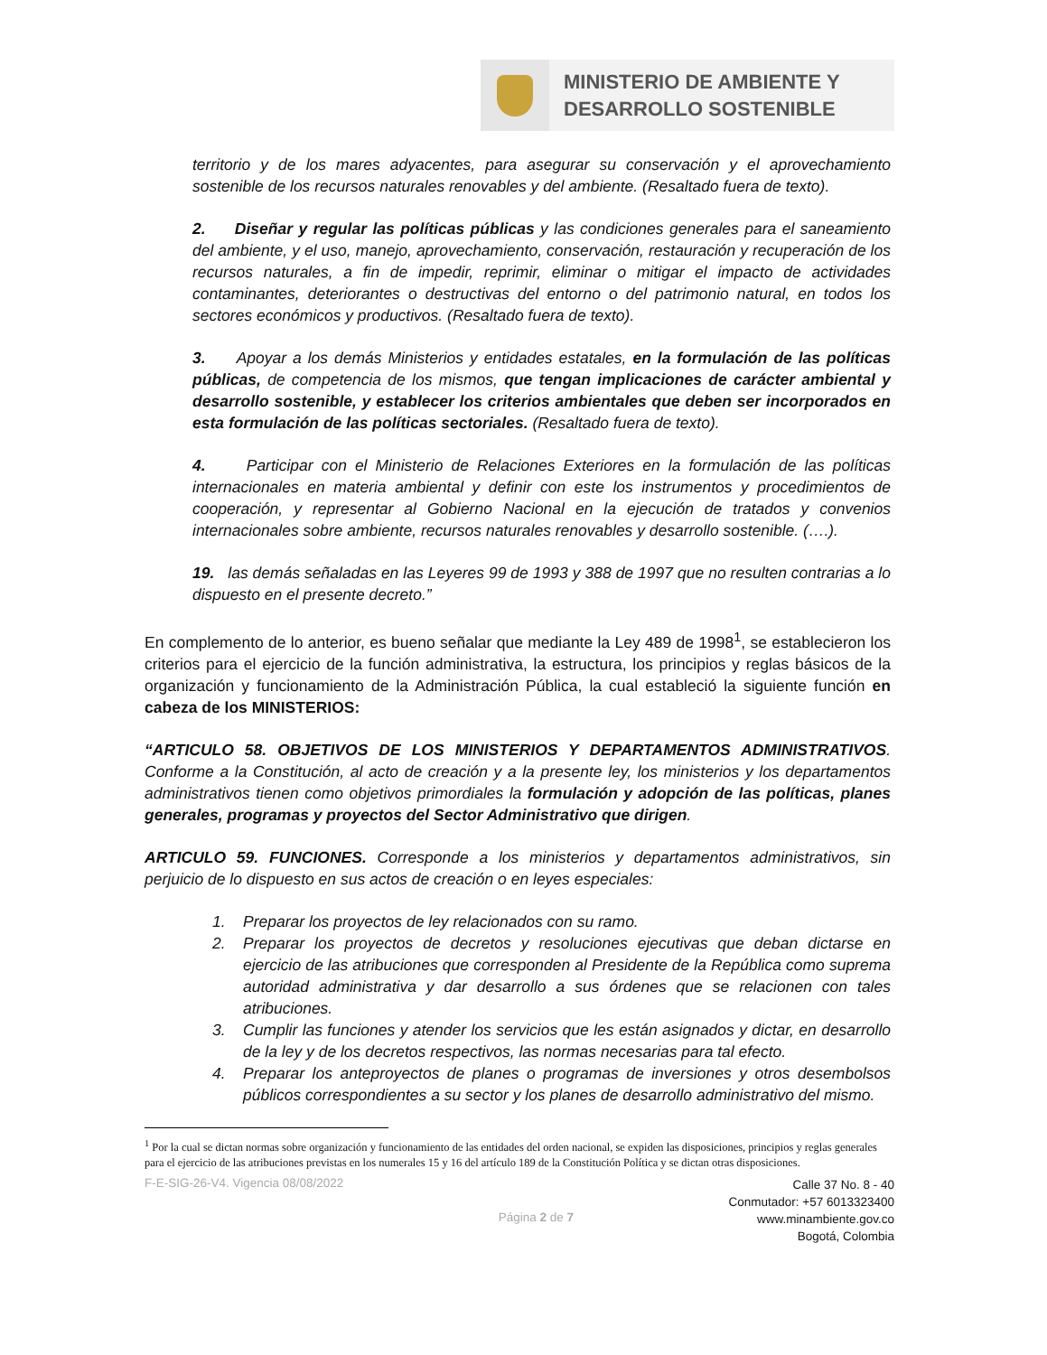MINISTERIO DE AMBIENTE Y
DESARROLLO SOSTENIBLE
territorio y de los mares adyacentes, para asegurar su conservación y el aprovechamiento sostenible de los recursos naturales renovables y del ambiente. (Resaltado fuera de texto).
2. Diseñar y regular las políticas públicas y las condiciones generales para el saneamiento del ambiente, y el uso, manejo, aprovechamiento, conservación, restauración y recuperación de los recursos naturales, a fin de impedir, reprimir, eliminar o mitigar el impacto de actividades contaminantes, deteriorantes o destructivas del entorno o del patrimonio natural, en todos los sectores económicos y productivos. (Resaltado fuera de texto).
3. Apoyar a los demás Ministerios y entidades estatales, en la formulación de las políticas públicas, de competencia de los mismos, que tengan implicaciones de carácter ambiental y desarrollo sostenible, y establecer los criterios ambientales que deben ser incorporados en esta formulación de las políticas sectoriales. (Resaltado fuera de texto).
4. Participar con el Ministerio de Relaciones Exteriores en la formulación de las políticas internacionales en materia ambiental y definir con este los instrumentos y procedimientos de cooperación, y representar al Gobierno Nacional en la ejecución de tratados y convenios internacionales sobre ambiente, recursos naturales renovables y desarrollo sostenible. (….).
19. las demás señaladas en las Leyeres 99 de 1993 y 388 de 1997 que no resulten contrarias a lo dispuesto en el presente decreto.”
En complemento de lo anterior, es bueno señalar que mediante la Ley 489 de 1998<sup>1</sup>, se establecieron los criterios para el ejercicio de la función administrativa, la estructura, los principios y reglas básicos de la organización y funcionamiento de la Administración Pública, la cual estableció la siguiente función en cabeza de los MINISTERIOS:
“ARTICULO 58. OBJETIVOS DE LOS MINISTERIOS Y DEPARTAMENTOS ADMINISTRATIVOS. Conforme a la Constitución, al acto de creación y a la presente ley, los ministerios y los departamentos administrativos tienen como objetivos primordiales la formulación y adopción de las políticas, planes generales, programas y proyectos del Sector Administrativo que dirigen.
ARTICULO 59. FUNCIONES. Corresponde a los ministerios y departamentos administrativos, sin perjuicio de lo dispuesto en sus actos de creación o en leyes especiales:
1. Preparar los proyectos de ley relacionados con su ramo.
2. Preparar los proyectos de decretos y resoluciones ejecutivas que deban dictarse en ejercicio de las atribuciones que corresponden al Presidente de la República como suprema autoridad administrativa y dar desarrollo a sus órdenes que se relacionen con tales atribuciones.
3. Cumplir las funciones y atender los servicios que les están asignados y dictar, en desarrollo de la ley y de los decretos respectivos, las normas necesarias para tal efecto.
4. Preparar los anteproyectos de planes o programas de inversiones y otros desembolsos públicos correspondientes a su sector y los planes de desarrollo administrativo del mismo.
<sup>1</sup> Por la cual se dictan normas sobre organización y funcionamiento de las entidades del orden nacional, se expiden las disposiciones, principios y reglas generales para el ejercicio de las atribuciones previstas en los numerales 15 y 16 del artículo 189 de la Constitución Política y se dictan otras disposiciones.
F-E-SIG-26-V4. Vigencia 08/08/2022
Página 2 de 7
Calle 37 No. 8 - 40
Conmutador: +57 6013323400
www.minambiente.gov.co
Bogotá, Colombia